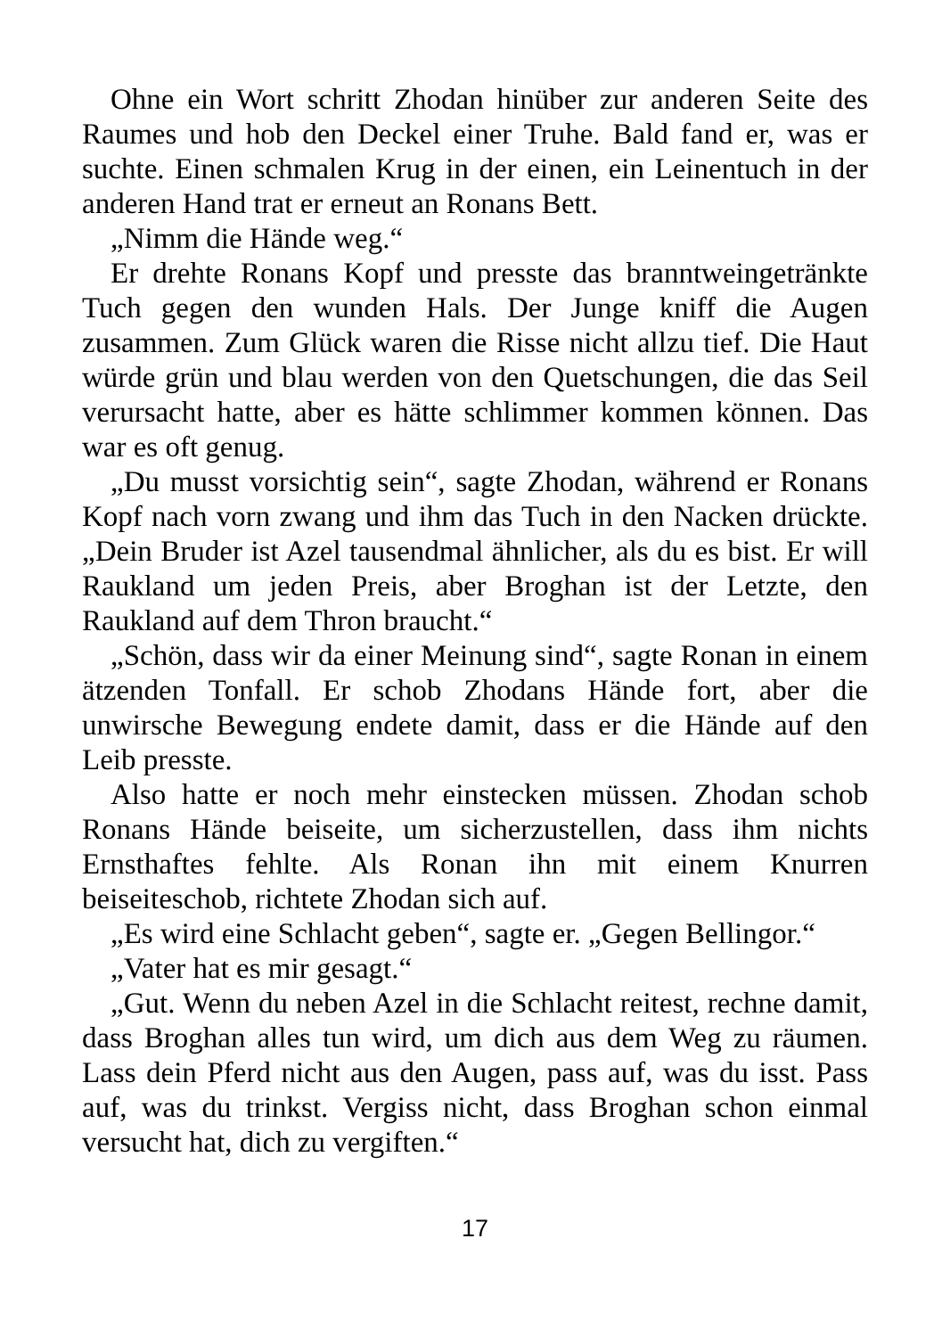Ohne ein Wort schritt Zhodan hinüber zur anderen Seite des Raumes und hob den Deckel einer Truhe. Bald fand er, was er suchte. Einen schmalen Krug in der einen, ein Leinentuch in der anderen Hand trat er erneut an Ronans Bett.
„Nimm die Hände weg.“
Er drehte Ronans Kopf und presste das branntweingetränkte Tuch gegen den wunden Hals. Der Junge kniff die Augen zusammen. Zum Glück waren die Risse nicht allzu tief. Die Haut würde grün und blau werden von den Quetschungen, die das Seil verursacht hatte, aber es hätte schlimmer kommen können. Das war es oft genug.
„Du musst vorsichtig sein“, sagte Zhodan, während er Ronans Kopf nach vorn zwang und ihm das Tuch in den Nacken drückte. „Dein Bruder ist Azel tausendmal ähnlicher, als du es bist. Er will Raukland um jeden Preis, aber Broghan ist der Letzte, den Raukland auf dem Thron braucht.“
„Schön, dass wir da einer Meinung sind“, sagte Ronan in einem ätzenden Tonfall. Er schob Zhodans Hände fort, aber die unwirsche Bewegung endete damit, dass er die Hände auf den Leib presste.
Also hatte er noch mehr einstecken müssen. Zhodan schob Ronans Hände beiseite, um sicherzustellen, dass ihm nichts Ernsthaftes fehlte. Als Ronan ihn mit einem Knurren beiseiteschob, richtete Zhodan sich auf.
„Es wird eine Schlacht geben“, sagte er. „Gegen Bellingor.“
„Vater hat es mir gesagt.“
„Gut. Wenn du neben Azel in die Schlacht reitest, rechne damit, dass Broghan alles tun wird, um dich aus dem Weg zu räumen. Lass dein Pferd nicht aus den Augen, pass auf, was du isst. Pass auf, was du trinkst. Vergiss nicht, dass Broghan schon einmal versucht hat, dich zu vergiften.“
17